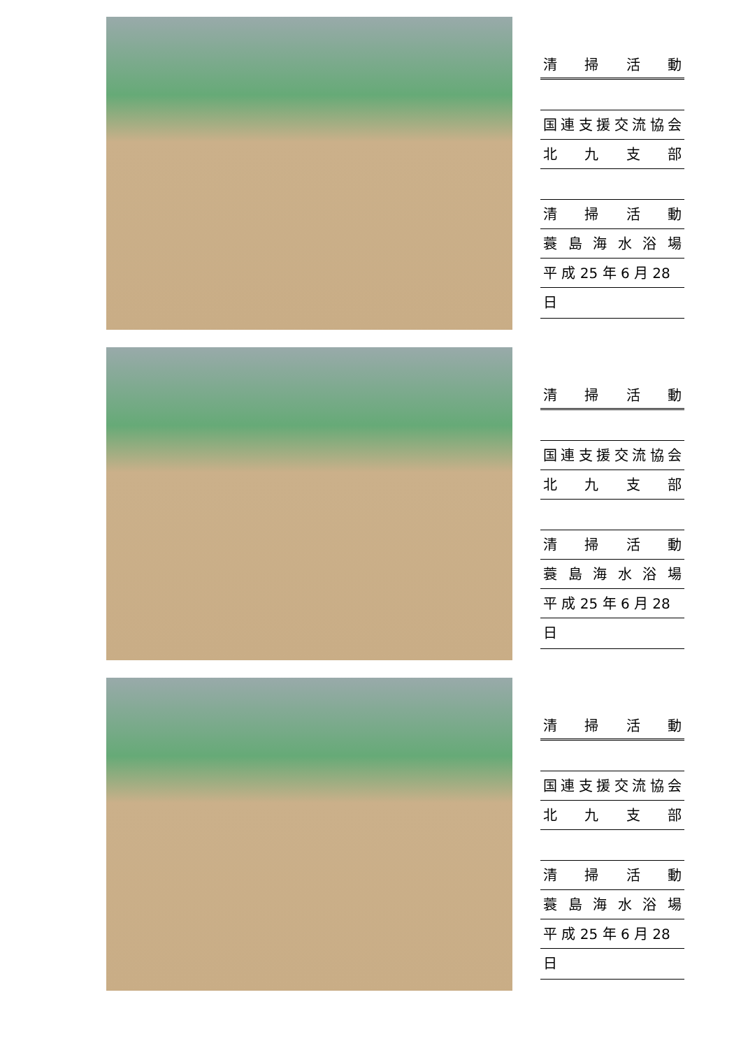清掃活動
国連支援交流協会
北九支部
清掃活動
蓑島海水浴場
平 成 25 年 6 月 28 日
清掃活動
国連支援交流協会
北九支部
清掃活動
蓑島海水浴場
平 成 25 年 6 月 28 日
清掃活動
国連支援交流協会
北九支部
清掃活動
蓑島海水浴場
平 成 25 年 6 月 28 日